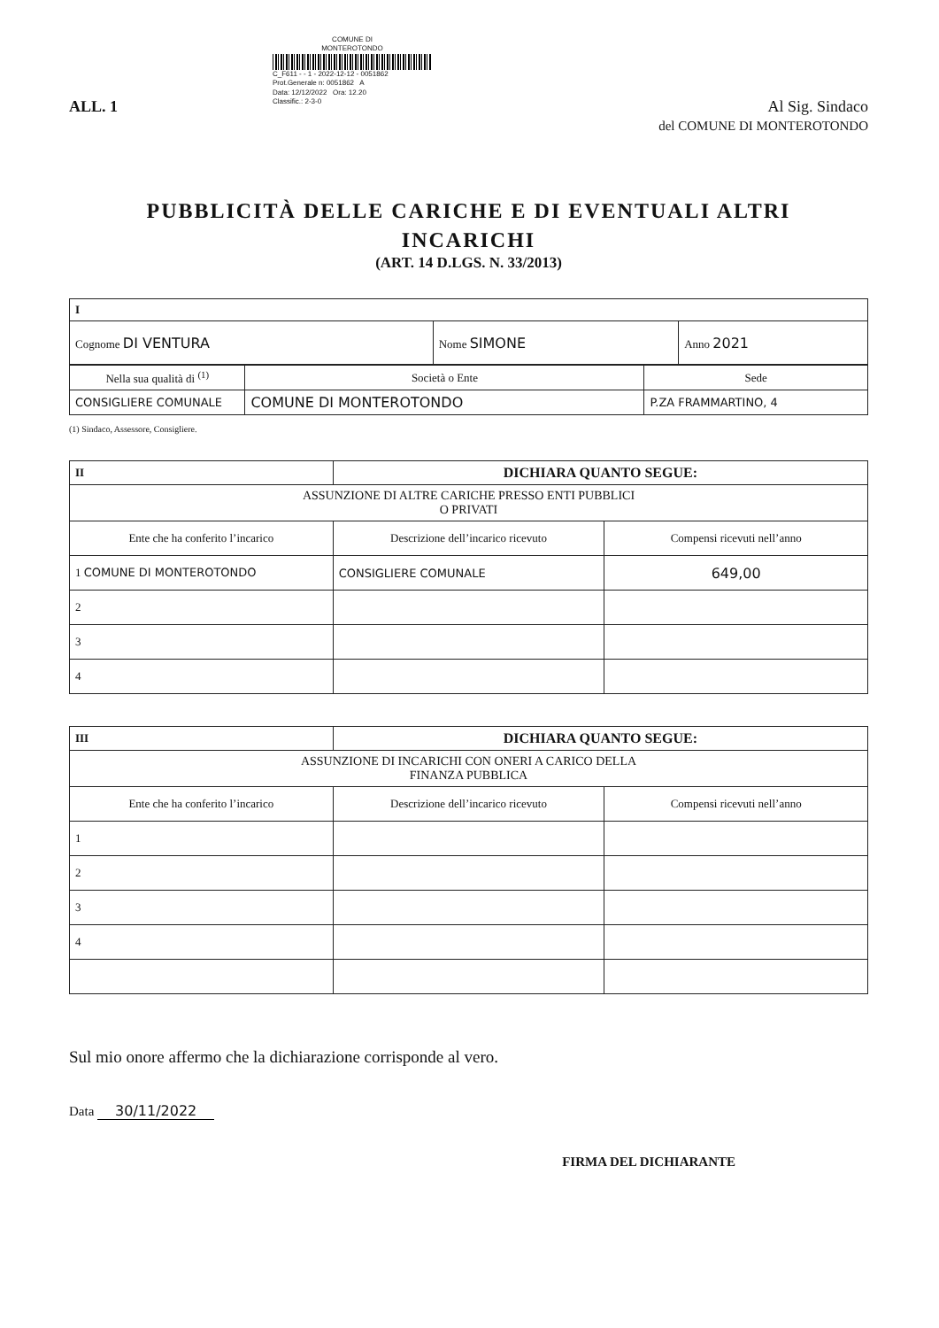COMUNE DI
MONTEROTONDO
C_F611 - - 1 - 2022-12-12 - 0051862
Prot.Generale n: 0051862 A
Data: 12/12/2022 Ora: 12.20
Classific.: 2-3-0
ALL. 1 Al Sig. Sindaco
del COMUNE DI MONTEROTONDO
PUBBLICITÀ DELLE CARICHE E DI EVENTUALI ALTRI
INCARICHI
(ART. 14 D.LGS. N. 33/2013)
| I | | |
| Cognome DI VENTURA | Nome SIMONE | Anno 2021 |
| Nella sua qualità di <sup>(1)</sup> | Società o Ente | Sede |
| CONSIGLIERE COMUNALE | COMUNE DI MONTEROTONDO | P.ZA FRAMMARTINO, 4 |
(1) Sindaco, Assessore, Consigliere.
| II | DICHIARA QUANTO SEGUE: | |
| ASSUNZIONE DI ALTRE CARICHE PRESSO ENTI PUBBLICI O PRIVATI | | |
| Ente che ha conferito l’incarico | Descrizione dell’incarico ricevuto | Compensi ricevuti nell’anno |
| 1 COMUNE DI MONTEROTONDO | CONSIGLIERE COMUNALE | 649,00 |
| 2 | | |
| 3 | | |
| 4 | | |
| III | DICHIARA QUANTO SEGUE: | |
| ASSUNZIONE DI INCARICHI CON ONERI A CARICO DELLA FINANZA PUBBLICA | | |
| Ente che ha conferito l’incarico | Descrizione dell’incarico ricevuto | Compensi ricevuti nell’anno |
| 1 | | |
| 2 | | |
| 3 | | |
| 4 | | |
Sul mio onore affermo che la dichiarazione corrisponde al vero.
Data 30/11/2022
FIRMA DEL DICHIARANTE